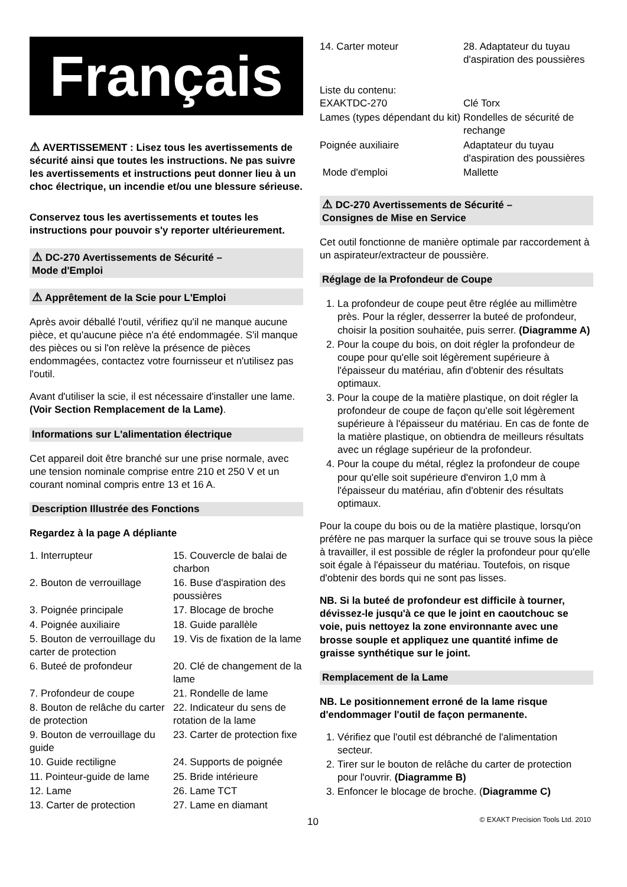Français
⚠ AVERTISSEMENT : Lisez tous les avertissements de sécurité ainsi que toutes les instructions. Ne pas suivre les avertissements et instructions peut donner lieu à un choc électrique, un incendie et/ou une blessure sérieuse.
Conservez tous les avertissements et toutes les instructions pour pouvoir s'y reporter ultérieurement.
⚠ DC-270 Avertissements de Sécurité –
Mode d'Emploi
⚠ Apprêtement de la Scie pour L'Emploi
Après avoir déballé l'outil, vérifiez qu'il ne manque aucune pièce, et qu'aucune pièce n'a été endommagée. S'il manque des pièces ou si l'on relève la présence de pièces endommagées, contactez votre fournisseur et n'utilisez pas l'outil.
Avant d'utiliser la scie, il est nécessaire d'installer une lame. (Voir Section Remplacement de la Lame).
Informations sur L'alimentation électrique
Cet appareil doit être branché sur une prise normale, avec une tension nominale comprise entre 210 et 250 V et un courant nominal compris entre 13 et 16 A.
Description Illustrée des Fonctions
Regardez à la page A dépliante
1. Interrupteur
15. Couvercle de balai de charbon
2. Bouton de verrouillage
16. Buse d'aspiration des poussières
3. Poignée principale
17. Blocage de broche
4. Poignée auxiliaire
18. Guide parallèle
5. Bouton de verrouillage du carter de protection
19. Vis de fixation de la lame
6. Buteé de profondeur
20. Clé de changement de la lame
7. Profondeur de coupe
21. Rondelle de lame
8. Bouton de relâche du carter de protection
22. Indicateur du sens de rotation de la lame
9. Bouton de verrouillage du guide
23. Carter de protection fixe
10. Guide rectiligne
24. Supports de poignée
11. Pointeur-guide de lame
25. Bride intérieure
12. Lame
26. Lame TCT
13. Carter de protection
27. Lame en diamant
14. Carter moteur
28. Adaptateur du tuyau d'aspiration des poussières
Liste du contenu:
EXAKTDC-270
Clé Torx
Lames (types dépendant du kit)
Rondelles de sécurité de rechange
Poignée auxiliaire
Adaptateur du tuyau d'aspiration des poussières
Mode d'emploi
Mallette
⚠ DC-270 Avertissements de Sécurité –
Consignes de Mise en Service
Cet outil fonctionne de manière optimale par raccordement à un aspirateur/extracteur de poussière.
Réglage de la Profondeur de Coupe
1. La profondeur de coupe peut être réglée au millimètre près. Pour la régler, desserrer la buteé de profondeur, choisir la position souhaitée, puis serrer. (Diagramme A)
2. Pour la coupe du bois, on doit régler la profondeur de coupe pour qu'elle soit légèrement supérieure à l'épaisseur du matériau, afin d'obtenir des résultats optimaux.
3. Pour la coupe de la matière plastique, on doit régler la profondeur de coupe de façon qu'elle soit légèrement supérieure à l'épaisseur du matériau. En cas de fonte de la matière plastique, on obtiendra de meilleurs résultats avec un réglage supérieur de la profondeur.
4. Pour la coupe du métal, réglez la profondeur de coupe pour qu'elle soit supérieure d'environ 1,0 mm à l'épaisseur du matériau, afin d'obtenir des résultats optimaux.
Pour la coupe du bois ou de la matière plastique, lorsqu'on préfère ne pas marquer la surface qui se trouve sous la pièce à travailler, il est possible de régler la profondeur pour qu'elle soit égale à l'épaisseur du matériau. Toutefois, on risque d'obtenir des bords qui ne sont pas lisses.
NB. Si la buteé de profondeur est difficile à tourner, dévissez-le jusqu'à ce que le joint en caoutchouc se voie, puis nettoyez la zone environnante avec une brosse souple et appliquez une quantité infime de graisse synthétique sur le joint.
Remplacement de la Lame
NB. Le positionnement erroné de la lame risque d'endommager l'outil de façon permanente.
1. Vérifiez que l'outil est débranché de l'alimentation secteur.
2. Tirer sur le bouton de relâche du carter de protection pour l'ouvrir. (Diagramme B)
3. Enfoncer le blocage de broche. (Diagramme C)
10 © EXAKT Precision Tools Ltd. 2010